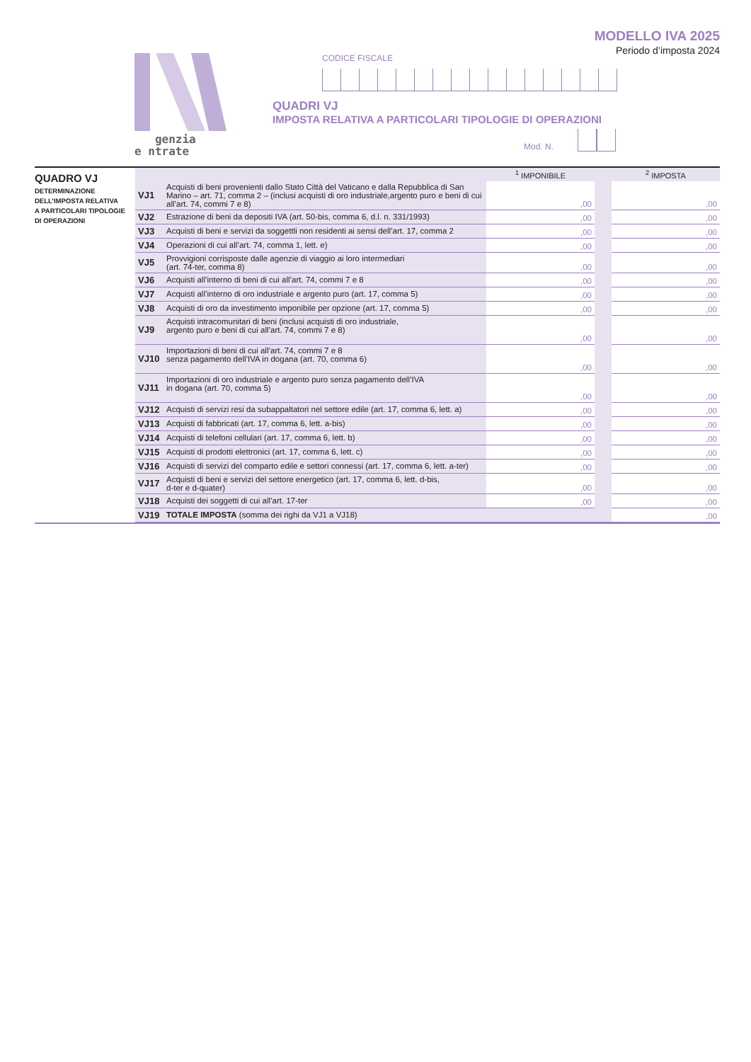MODELLO IVA 2025
Periodo d’imposta 2024
genzia
e ntrate
CODICE FISCALE
QUADRI VJ
IMPOSTA RELATIVA A PARTICOLARI TIPOLOGIE DI OPERAZIONI
Mod. N.
QUADRO VJ
DETERMINAZIONE
DELL’IMPOSTA RELATIVA
A PARTICOLARI TIPOLOGIE
DI OPERAZIONI
| | | <sup>1</sup> IMPONIBILE | | <sup>2</sup> IMPOSTA |
| --- | --- | --- | --- | --- |
| VJ1 | Acquisti di beni provenienti dallo Stato Città del Vaticano e dalla Repubblica di San Marino – art. 71, comma 2 – (inclusi acquisti di oro industriale,argento puro e beni di cui all’art. 74, commi 7 e 8) | ,00 | | ,00 |
| VJ2 | Estrazione di beni da depositi IVA (art. 50-bis, comma 6, d.l. n. 331/1993) | ,00 | | ,00 |
| VJ3 | Acquisti di beni e servizi da soggettli non residenti ai sensi dell’art. 17, comma 2 | ,00 | | ,00 |
| VJ4 | Operazioni di cui all’art. 74, comma 1, lett. e) | ,00 | | ,00 |
| VJ5 | Provvigioni corrisposte dalle agenzie di viaggio ai loro intermediari (art. 74-ter, comma 8) | ,00 | | ,00 |
| VJ6 | Acquisti all’interno di beni di cui all’art. 74, commi 7 e 8 | ,00 | | ,00 |
| VJ7 | Acquisti all’interno di oro industriale e argento puro (art. 17, comma 5) | ,00 | | ,00 |
| VJ8 | Acquisti di oro da investimento imponibile per opzione (art. 17, comma 5) | ,00 | | ,00 |
| VJ9 | Acquisti intracomunitari di beni (inclusi acquisti di oro industriale, argento puro e beni di cui all’art. 74, commi 7 e 8) | ,00 | | ,00 |
| VJ10 | Importazioni di beni di cui all’art. 74, commi 7 e 8 senza pagamento dell’IVA in dogana (art. 70, comma 6) | ,00 | | ,00 |
| VJ11 | Importazioni di oro industriale e argento puro senza pagamento dell’IVA in dogana (art. 70, comma 5) | ,00 | | ,00 |
| VJ12 | Acquisti di servizi resi da subappaltatori nel settore edile (art. 17, comma 6, lett. a) | ,00 | | ,00 |
| VJ13 | Acquisti di fabbricati (art. 17, comma 6, lett. a-bis) | ,00 | | ,00 |
| VJ14 | Acquisti di telefoni cellulari (art. 17, comma 6, lett. b) | ,00 | | ,00 |
| VJ15 | Acquisti di prodotti elettronici (art. 17, comma 6, lett. c) | ,00 | | ,00 |
| VJ16 | Acquisti di servizi del comparto edile e settori connessi (art. 17, comma 6, lett. a-ter) | ,00 | | ,00 |
| VJ17 | Acquisti di beni e servizi del settore energetico (art. 17, comma 6, lett. d-bis, d-ter e d-quater) | ,00 | | ,00 |
| VJ18 | Acquisti dei soggetti di cui all’art. 17-ter | ,00 | | ,00 |
| VJ19 | TOTALE IMPOSTA (somma dei righi da VJ1 a VJ18) | | | ,00 |